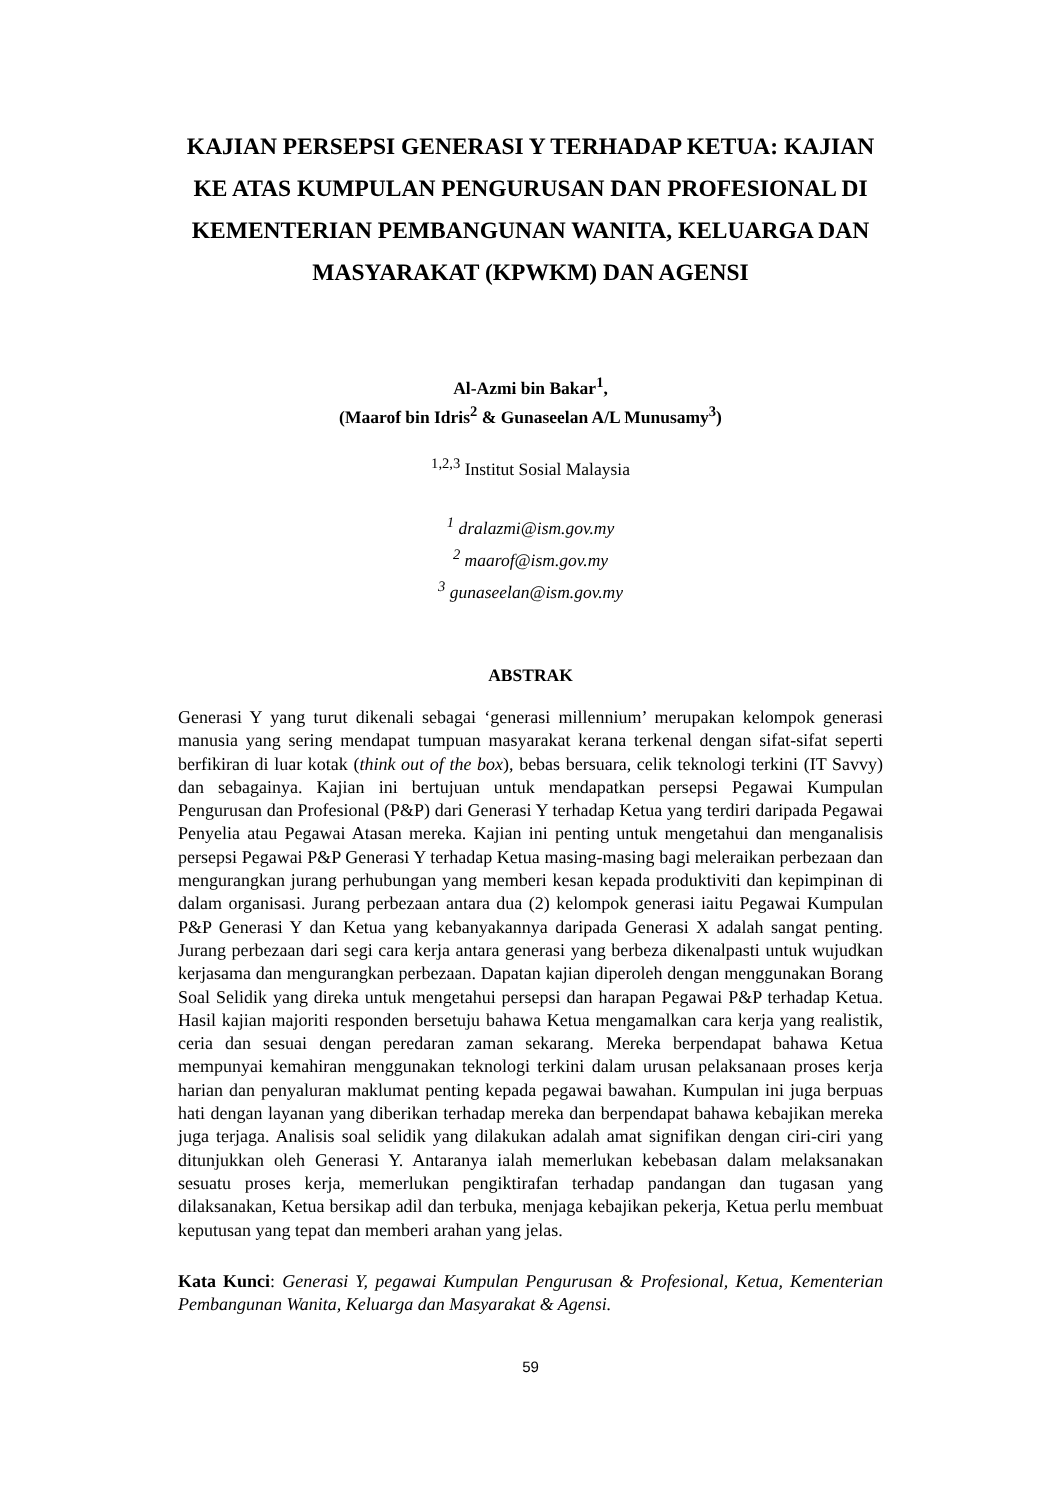KAJIAN PERSEPSI GENERASI Y TERHADAP KETUA: KAJIAN KE ATAS KUMPULAN PENGURUSAN DAN PROFESIONAL DI KEMENTERIAN PEMBANGUNAN WANITA, KELUARGA DAN MASYARAKAT (KPWKM) DAN AGENSI
Al-Azmi bin Bakar<sup>1</sup>,
(Maarof bin Idris<sup>2</sup> & Gunaseelan A/L Munusamy<sup>3</sup>)
<sup>1,2,3</sup> Institut Sosial Malaysia
<sup>1</sup> dralazmi@ism.gov.my
<sup>2</sup> maarof@ism.gov.my
<sup>3</sup> gunaseelan@ism.gov.my
ABSTRAK
Generasi Y yang turut dikenali sebagai ‘generasi millennium’ merupakan kelompok generasi manusia yang sering mendapat tumpuan masyarakat kerana terkenal dengan sifat-sifat seperti berfikiran di luar kotak (think out of the box), bebas bersuara, celik teknologi terkini (IT Savvy) dan sebagainya. Kajian ini bertujuan untuk mendapatkan persepsi Pegawai Kumpulan Pengurusan dan Profesional (P&P) dari Generasi Y terhadap Ketua yang terdiri daripada Pegawai Penyelia atau Pegawai Atasan mereka. Kajian ini penting untuk mengetahui dan menganalisis persepsi Pegawai P&P Generasi Y terhadap Ketua masing-masing bagi meleraikan perbezaan dan mengurangkan jurang perhubungan yang memberi kesan kepada produktiviti dan kepimpinan di dalam organisasi. Jurang perbezaan antara dua (2) kelompok generasi iaitu Pegawai Kumpulan P&P Generasi Y dan Ketua yang kebanyakannya daripada Generasi X adalah sangat penting. Jurang perbezaan dari segi cara kerja antara generasi yang berbeza dikenalpasti untuk wujudkan kerjasama dan mengurangkan perbezaan. Dapatan kajian diperoleh dengan menggunakan Borang Soal Selidik yang direka untuk mengetahui persepsi dan harapan Pegawai P&P terhadap Ketua. Hasil kajian majoriti responden bersetuju bahawa Ketua mengamalkan cara kerja yang realistik, ceria dan sesuai dengan peredaran zaman sekarang. Mereka berpendapat bahawa Ketua mempunyai kemahiran menggunakan teknologi terkini dalam urusan pelaksanaan proses kerja harian dan penyaluran maklumat penting kepada pegawai bawahan. Kumpulan ini juga berpuas hati dengan layanan yang diberikan terhadap mereka dan berpendapat bahawa kebajikan mereka juga terjaga. Analisis soal selidik yang dilakukan adalah amat signifikan dengan ciri-ciri yang ditunjukkan oleh Generasi Y. Antaranya ialah memerlukan kebebasan dalam melaksanakan sesuatu proses kerja, memerlukan pengiktirafan terhadap pandangan dan tugasan yang dilaksanakan, Ketua bersikap adil dan terbuka, menjaga kebajikan pekerja, Ketua perlu membuat keputusan yang tepat dan memberi arahan yang jelas.
Kata Kunci: Generasi Y, pegawai Kumpulan Pengurusan & Profesional, Ketua, Kementerian Pembangunan Wanita, Keluarga dan Masyarakat & Agensi.
59